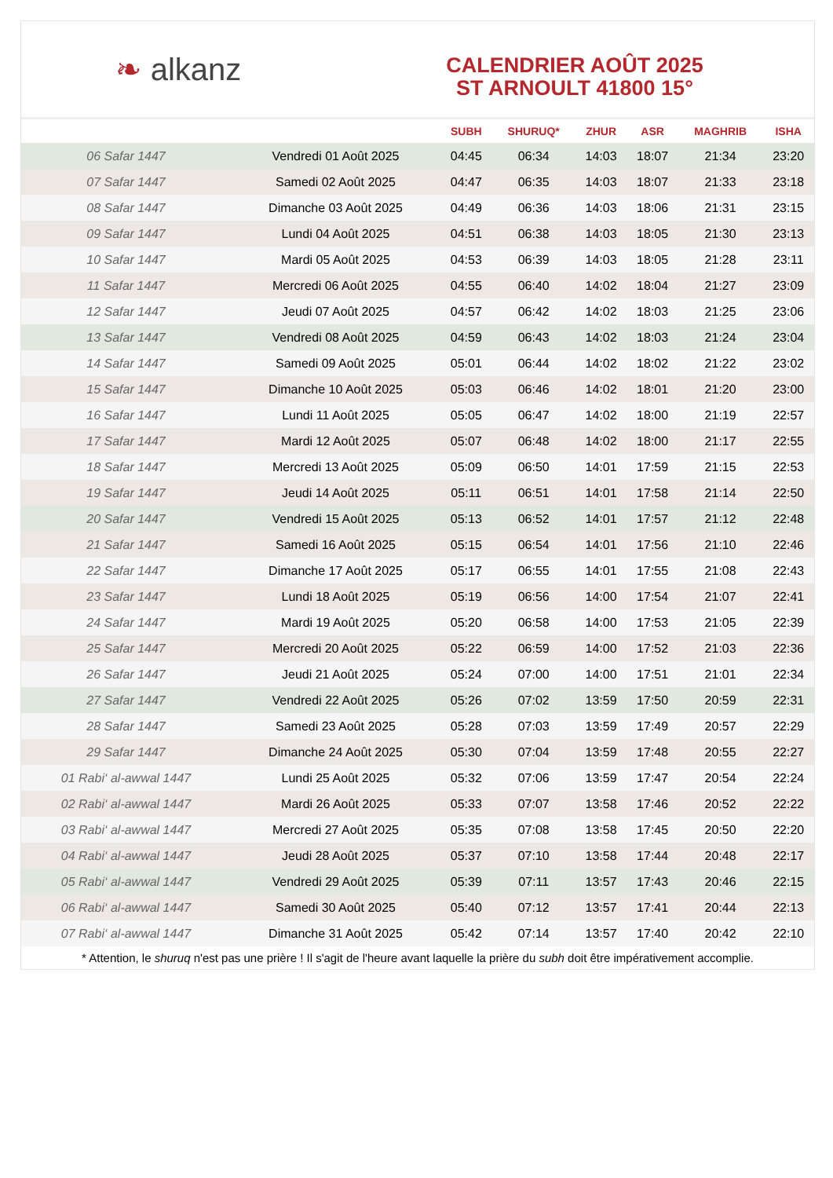❧ alkanz
CALENDRIER AOÛT 2025
ST ARNOULT 41800 15°
| | | SUBH | SHURUQ* | ZHUR | ASR | MAGHRIB | ISHA |
| --- | --- | --- | --- | --- | --- | --- | --- |
| 06 Safar 1447 | Vendredi 01 Août 2025 | 04:45 | 06:34 | 14:03 | 18:07 | 21:34 | 23:20 |
| 07 Safar 1447 | Samedi 02 Août 2025 | 04:47 | 06:35 | 14:03 | 18:07 | 21:33 | 23:18 |
| 08 Safar 1447 | Dimanche 03 Août 2025 | 04:49 | 06:36 | 14:03 | 18:06 | 21:31 | 23:15 |
| 09 Safar 1447 | Lundi 04 Août 2025 | 04:51 | 06:38 | 14:03 | 18:05 | 21:30 | 23:13 |
| 10 Safar 1447 | Mardi 05 Août 2025 | 04:53 | 06:39 | 14:03 | 18:05 | 21:28 | 23:11 |
| 11 Safar 1447 | Mercredi 06 Août 2025 | 04:55 | 06:40 | 14:02 | 18:04 | 21:27 | 23:09 |
| 12 Safar 1447 | Jeudi 07 Août 2025 | 04:57 | 06:42 | 14:02 | 18:03 | 21:25 | 23:06 |
| 13 Safar 1447 | Vendredi 08 Août 2025 | 04:59 | 06:43 | 14:02 | 18:03 | 21:24 | 23:04 |
| 14 Safar 1447 | Samedi 09 Août 2025 | 05:01 | 06:44 | 14:02 | 18:02 | 21:22 | 23:02 |
| 15 Safar 1447 | Dimanche 10 Août 2025 | 05:03 | 06:46 | 14:02 | 18:01 | 21:20 | 23:00 |
| 16 Safar 1447 | Lundi 11 Août 2025 | 05:05 | 06:47 | 14:02 | 18:00 | 21:19 | 22:57 |
| 17 Safar 1447 | Mardi 12 Août 2025 | 05:07 | 06:48 | 14:02 | 18:00 | 21:17 | 22:55 |
| 18 Safar 1447 | Mercredi 13 Août 2025 | 05:09 | 06:50 | 14:01 | 17:59 | 21:15 | 22:53 |
| 19 Safar 1447 | Jeudi 14 Août 2025 | 05:11 | 06:51 | 14:01 | 17:58 | 21:14 | 22:50 |
| 20 Safar 1447 | Vendredi 15 Août 2025 | 05:13 | 06:52 | 14:01 | 17:57 | 21:12 | 22:48 |
| 21 Safar 1447 | Samedi 16 Août 2025 | 05:15 | 06:54 | 14:01 | 17:56 | 21:10 | 22:46 |
| 22 Safar 1447 | Dimanche 17 Août 2025 | 05:17 | 06:55 | 14:01 | 17:55 | 21:08 | 22:43 |
| 23 Safar 1447 | Lundi 18 Août 2025 | 05:19 | 06:56 | 14:00 | 17:54 | 21:07 | 22:41 |
| 24 Safar 1447 | Mardi 19 Août 2025 | 05:20 | 06:58 | 14:00 | 17:53 | 21:05 | 22:39 |
| 25 Safar 1447 | Mercredi 20 Août 2025 | 05:22 | 06:59 | 14:00 | 17:52 | 21:03 | 22:36 |
| 26 Safar 1447 | Jeudi 21 Août 2025 | 05:24 | 07:00 | 14:00 | 17:51 | 21:01 | 22:34 |
| 27 Safar 1447 | Vendredi 22 Août 2025 | 05:26 | 07:02 | 13:59 | 17:50 | 20:59 | 22:31 |
| 28 Safar 1447 | Samedi 23 Août 2025 | 05:28 | 07:03 | 13:59 | 17:49 | 20:57 | 22:29 |
| 29 Safar 1447 | Dimanche 24 Août 2025 | 05:30 | 07:04 | 13:59 | 17:48 | 20:55 | 22:27 |
| 01 Rabi‘ al-awwal 1447 | Lundi 25 Août 2025 | 05:32 | 07:06 | 13:59 | 17:47 | 20:54 | 22:24 |
| 02 Rabi‘ al-awwal 1447 | Mardi 26 Août 2025 | 05:33 | 07:07 | 13:58 | 17:46 | 20:52 | 22:22 |
| 03 Rabi‘ al-awwal 1447 | Mercredi 27 Août 2025 | 05:35 | 07:08 | 13:58 | 17:45 | 20:50 | 22:20 |
| 04 Rabi‘ al-awwal 1447 | Jeudi 28 Août 2025 | 05:37 | 07:10 | 13:58 | 17:44 | 20:48 | 22:17 |
| 05 Rabi‘ al-awwal 1447 | Vendredi 29 Août 2025 | 05:39 | 07:11 | 13:57 | 17:43 | 20:46 | 22:15 |
| 06 Rabi‘ al-awwal 1447 | Samedi 30 Août 2025 | 05:40 | 07:12 | 13:57 | 17:41 | 20:44 | 22:13 |
| 07 Rabi‘ al-awwal 1447 | Dimanche 31 Août 2025 | 05:42 | 07:14 | 13:57 | 17:40 | 20:42 | 22:10 |
* Attention, le shuruq n'est pas une prière ! Il s'agit de l'heure avant laquelle la prière du subh doit être impérativement accomplie.